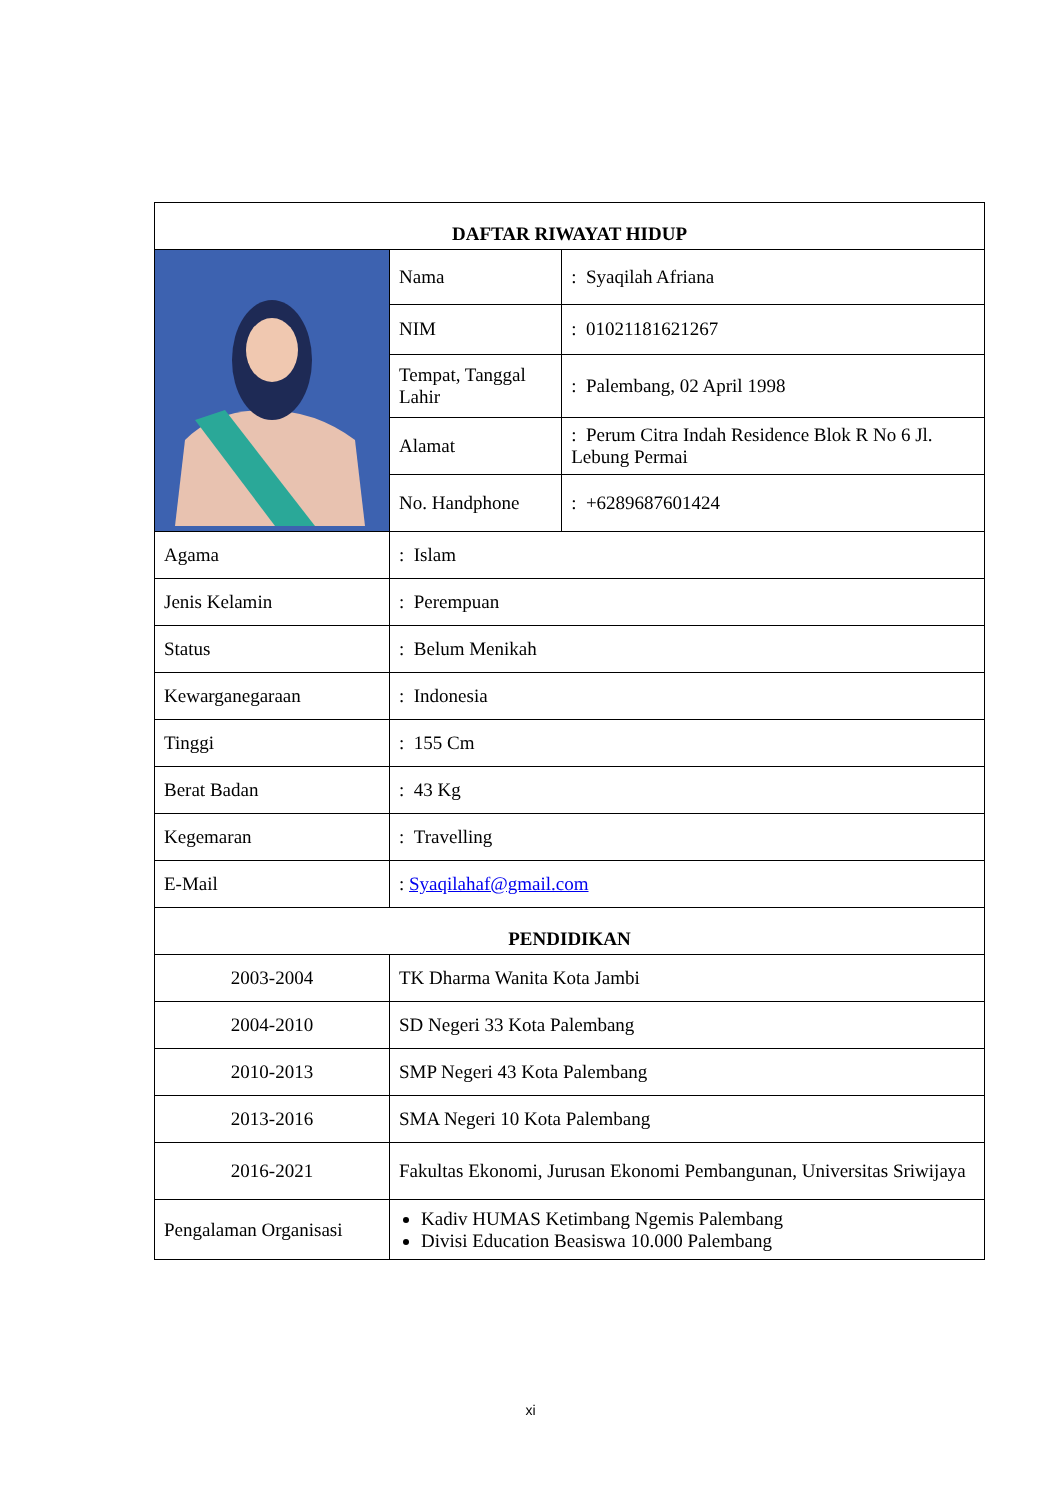| DAFTAR RIWAYAT HIDUP | | |
| --- | --- | --- |
| | Nama | : Syaqilah Afriana |
| | NIM | : 01021181621267 |
| | Tempat, Tanggal Lahir | : Palembang, 02 April 1998 |
| | Alamat | : Perum Citra Indah Residence Blok R No 6 Jl. Lebung Permai |
| | No. Handphone | : +6289687601424 |
| Agama | : Islam | |
| Jenis Kelamin | : Perempuan | |
| Status | : Belum Menikah | |
| Kewarganegaraan | : Indonesia | |
| Tinggi | : 155 Cm | |
| Berat Badan | : 43 Kg | |
| Kegemaran | : Travelling | |
| E-Mail | : Syaqilahaf@gmail.com | |
| PENDIDIKAN | | |
| 2003-2004 | TK Dharma Wanita Kota Jambi | |
| 2004-2010 | SD Negeri 33 Kota Palembang | |
| 2010-2013 | SMP Negeri 43 Kota Palembang | |
| 2013-2016 | SMA Negeri 10 Kota Palembang | |
| 2016-2021 | Fakultas Ekonomi, Jurusan Ekonomi Pembangunan, Universitas Sriwijaya | |
| Pengalaman Organisasi | Kadiv HUMAS Ketimbang Ngemis Palembang Divisi Education Beasiswa 10.000 Palembang | |
xi